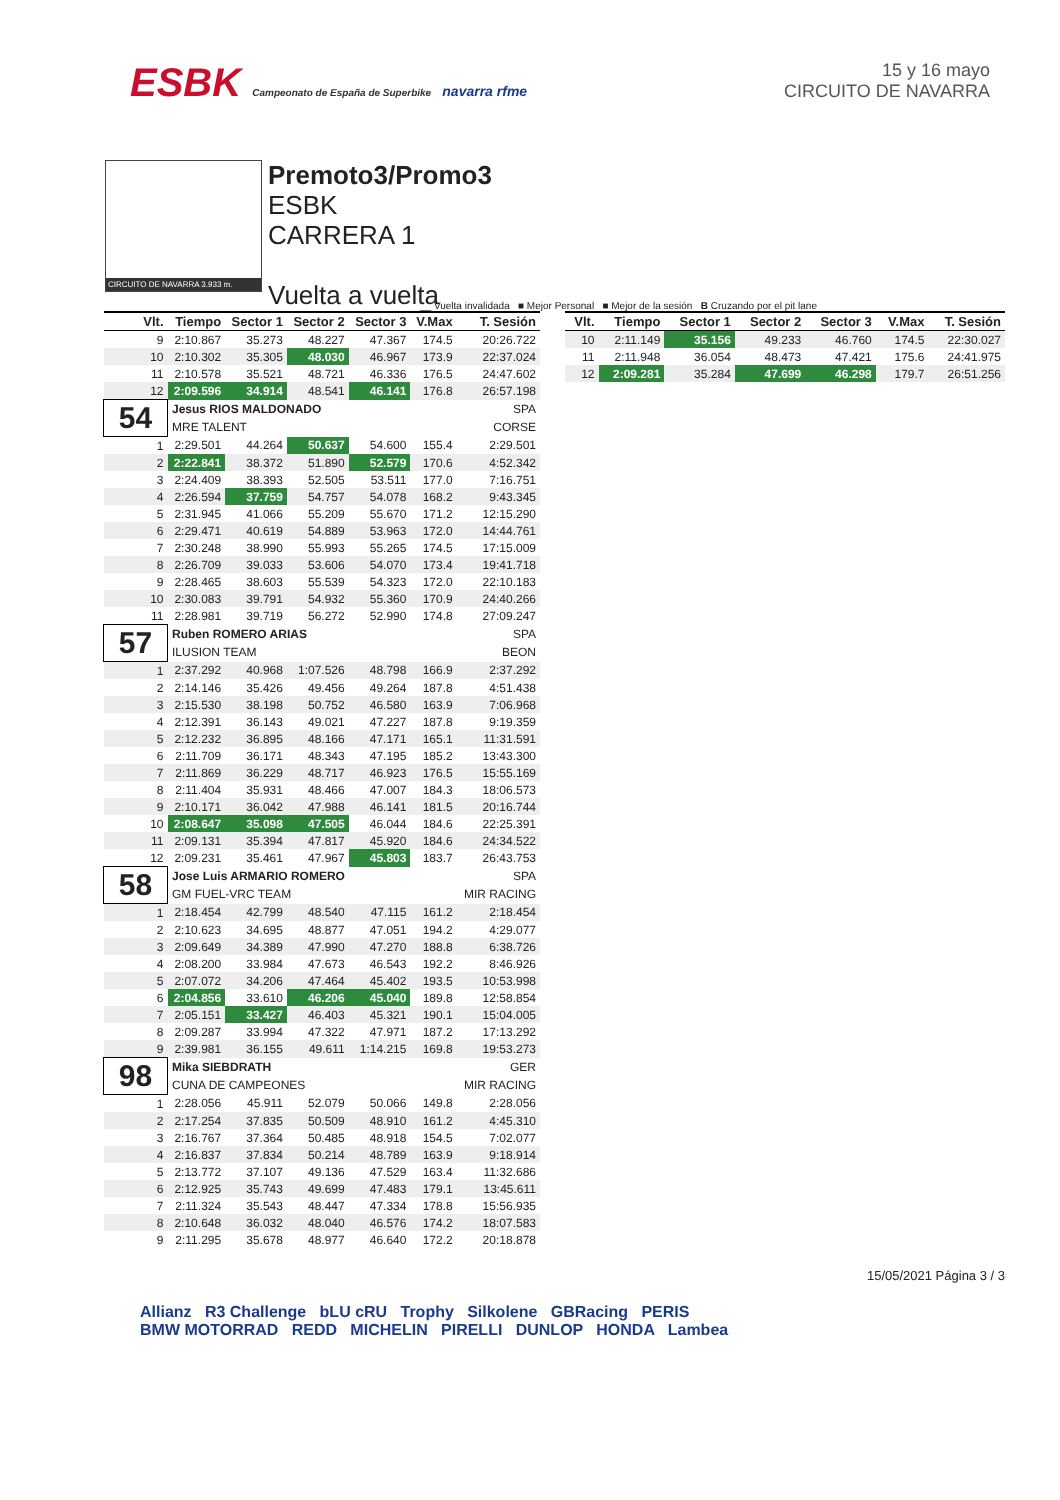ESBK Campeonato de España de Superbike navarra rfme
15 y 16 mayo
CIRCUITO DE NAVARRA
CIRCUITO DE NAVARRA 3.933 m.
Premoto3/Promo3
ESBK
CARRERA 1
Vuelta a vuelta
__ Vuelta invalidada ■ Mejor Personal ■ Mejor de la sesión B Cruzando por el pit lane
| Vlt. | Tiempo | Sector 1 | Sector 2 | Sector 3 | V.Max | T. Sesión |
| --- | --- | --- | --- | --- | --- | --- |
| 9 | 2:10.867 | 35.273 | 48.227 | 47.367 | 174.5 | 20:26.722 |
| 10 | 2:10.302 | 35.305 | 48.030 | 46.967 | 173.9 | 22:37.024 |
| 11 | 2:10.578 | 35.521 | 48.721 | 46.336 | 176.5 | 24:47.602 |
| 12 | 2:09.596 | 34.914 | 48.541 | 46.141 | 176.8 | 26:57.198 |
| 54 | Jesus RIOS MALDONADO | | | | | SPA |
| | MRE TALENT | | | | | CORSE |
| 1 | 2:29.501 | 44.264 | 50.637 | 54.600 | 155.4 | 2:29.501 |
| 2 | 2:22.841 | 38.372 | 51.890 | 52.579 | 170.6 | 4:52.342 |
| 3 | 2:24.409 | 38.393 | 52.505 | 53.511 | 177.0 | 7:16.751 |
| 4 | 2:26.594 | 37.759 | 54.757 | 54.078 | 168.2 | 9:43.345 |
| 5 | 2:31.945 | 41.066 | 55.209 | 55.670 | 171.2 | 12:15.290 |
| 6 | 2:29.471 | 40.619 | 54.889 | 53.963 | 172.0 | 14:44.761 |
| 7 | 2:30.248 | 38.990 | 55.993 | 55.265 | 174.5 | 17:15.009 |
| 8 | 2:26.709 | 39.033 | 53.606 | 54.070 | 173.4 | 19:41.718 |
| 9 | 2:28.465 | 38.603 | 55.539 | 54.323 | 172.0 | 22:10.183 |
| 10 | 2:30.083 | 39.791 | 54.932 | 55.360 | 170.9 | 24:40.266 |
| 11 | 2:28.981 | 39.719 | 56.272 | 52.990 | 174.8 | 27:09.247 |
| 57 | Ruben ROMERO ARIAS | | | | | SPA |
| | ILUSION TEAM | | | | | BEON |
| 1 | 2:37.292 | 40.968 | 1:07.526 | 48.798 | 166.9 | 2:37.292 |
| 2 | 2:14.146 | 35.426 | 49.456 | 49.264 | 187.8 | 4:51.438 |
| 3 | 2:15.530 | 38.198 | 50.752 | 46.580 | 163.9 | 7:06.968 |
| 4 | 2:12.391 | 36.143 | 49.021 | 47.227 | 187.8 | 9:19.359 |
| 5 | 2:12.232 | 36.895 | 48.166 | 47.171 | 165.1 | 11:31.591 |
| 6 | 2:11.709 | 36.171 | 48.343 | 47.195 | 185.2 | 13:43.300 |
| 7 | 2:11.869 | 36.229 | 48.717 | 46.923 | 176.5 | 15:55.169 |
| 8 | 2:11.404 | 35.931 | 48.466 | 47.007 | 184.3 | 18:06.573 |
| 9 | 2:10.171 | 36.042 | 47.988 | 46.141 | 181.5 | 20:16.744 |
| 10 | 2:08.647 | 35.098 | 47.505 | 46.044 | 184.6 | 22:25.391 |
| 11 | 2:09.131 | 35.394 | 47.817 | 45.920 | 184.6 | 24:34.522 |
| 12 | 2:09.231 | 35.461 | 47.967 | 45.803 | 183.7 | 26:43.753 |
| 58 | Jose Luis ARMARIO ROMERO | | | | | SPA |
| | GM FUEL-VRC TEAM | | | | | MIR RACING |
| 1 | 2:18.454 | 42.799 | 48.540 | 47.115 | 161.2 | 2:18.454 |
| 2 | 2:10.623 | 34.695 | 48.877 | 47.051 | 194.2 | 4:29.077 |
| 3 | 2:09.649 | 34.389 | 47.990 | 47.270 | 188.8 | 6:38.726 |
| 4 | 2:08.200 | 33.984 | 47.673 | 46.543 | 192.2 | 8:46.926 |
| 5 | 2:07.072 | 34.206 | 47.464 | 45.402 | 193.5 | 10:53.998 |
| 6 | 2:04.856 | 33.610 | 46.206 | 45.040 | 189.8 | 12:58.854 |
| 7 | 2:05.151 | 33.427 | 46.403 | 45.321 | 190.1 | 15:04.005 |
| 8 | 2:09.287 | 33.994 | 47.322 | 47.971 | 187.2 | 17:13.292 |
| 9 | 2:39.981 | 36.155 | 49.611 | 1:14.215 | 169.8 | 19:53.273 |
| 98 | Mika SIEBDRATH | | | | | GER |
| | CUNA DE CAMPEONES | | | | | MIR RACING |
| 1 | 2:28.056 | 45.911 | 52.079 | 50.066 | 149.8 | 2:28.056 |
| 2 | 2:17.254 | 37.835 | 50.509 | 48.910 | 161.2 | 4:45.310 |
| 3 | 2:16.767 | 37.364 | 50.485 | 48.918 | 154.5 | 7:02.077 |
| 4 | 2:16.837 | 37.834 | 50.214 | 48.789 | 163.9 | 9:18.914 |
| 5 | 2:13.772 | 37.107 | 49.136 | 47.529 | 163.4 | 11:32.686 |
| 6 | 2:12.925 | 35.743 | 49.699 | 47.483 | 179.1 | 13:45.611 |
| 7 | 2:11.324 | 35.543 | 48.447 | 47.334 | 178.8 | 15:56.935 |
| 8 | 2:10.648 | 36.032 | 48.040 | 46.576 | 174.2 | 18:07.583 |
| 9 | 2:11.295 | 35.678 | 48.977 | 46.640 | 172.2 | 20:18.878 |
| Vlt. | Tiempo | Sector 1 | Sector 2 | Sector 3 | V.Max | T. Sesión |
| --- | --- | --- | --- | --- | --- | --- |
| 10 | 2:11.149 | 35.156 | 49.233 | 46.760 | 174.5 | 22:30.027 |
| 11 | 2:11.948 | 36.054 | 48.473 | 47.421 | 175.6 | 24:41.975 |
| 12 | 2:09.281 | 35.284 | 47.699 | 46.298 | 179.7 | 26:51.256 |
15/05/2021 Página 3 / 3
Allianz R3 Challenge bLU cRU Trophy Silkolene GBRacing PERIS
BMW MOTORRAD REDD MICHELIN PIRELLI DUNLOP HONDA Lambea